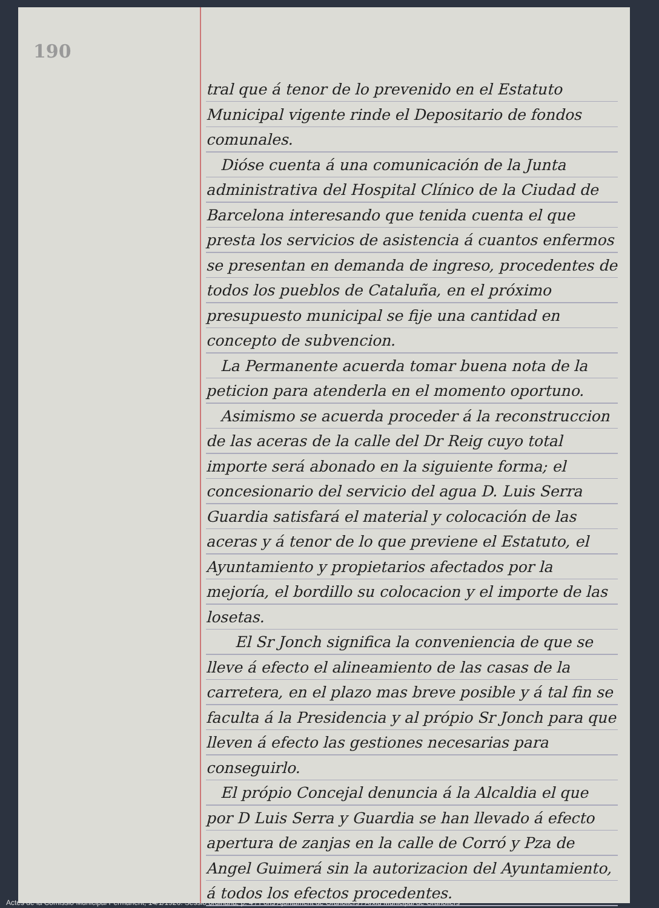190
tral que á tenor de lo prevenido en el Estatuto Municipal vigente rinde el Depositario de fondos comunales.
Dióse cuenta á una comunicación de la Junta administrativa del Hospital Clínico de la Ciudad de Barcelona interesando que tenida cuenta el que presta los servicios de asistencia á cuantos enfermos se presentan en demanda de ingreso, procedentes de todos los pueblos de Cataluña, en el próximo presupuesto municipal se fije una cantidad en concepto de subvencion.
La Permanente acuerda tomar buena nota de la peticion para atenderla en el momento oportuno.
Asimismo se acuerda proceder á la reconstruccion de las aceras de la calle del Dr Reig cuyo total importe será abonado en la siguiente forma; el concesionario del servicio del agua D. Luis Serra Guardia satisfará el material y colocación de las aceras y á tenor de lo que previene el Estatuto, el Ayuntamiento y propietarios afectados por la mejoría, el bordillo su colocacion y el importe de las losetas.
El Sr Jonch significa la conveniencia de que se lleve á efecto el alineamiento de las casas de la carretera, en el plazo mas breve posible y á tal fin se faculta á la Presidencia y al própio Sr Jonch para que lleven á efecto las gestiones necesarias para conseguirlo.
El própio Concejal denuncia á la Alcaldia el que por D Luis Serra y Guardia se han llevado á efecto apertura de zanjas en la calle de Corró y Pza de Angel Guimerá sin la autorizacion del Ayuntamiento, á todos los efectos procedentes.
Actes de la Comissió Municipal Permanent, 14/1/1926. Sessió ordinària, p. 4 / Fons Ajuntament de Granollers / Arxiu Municipal de Granollers